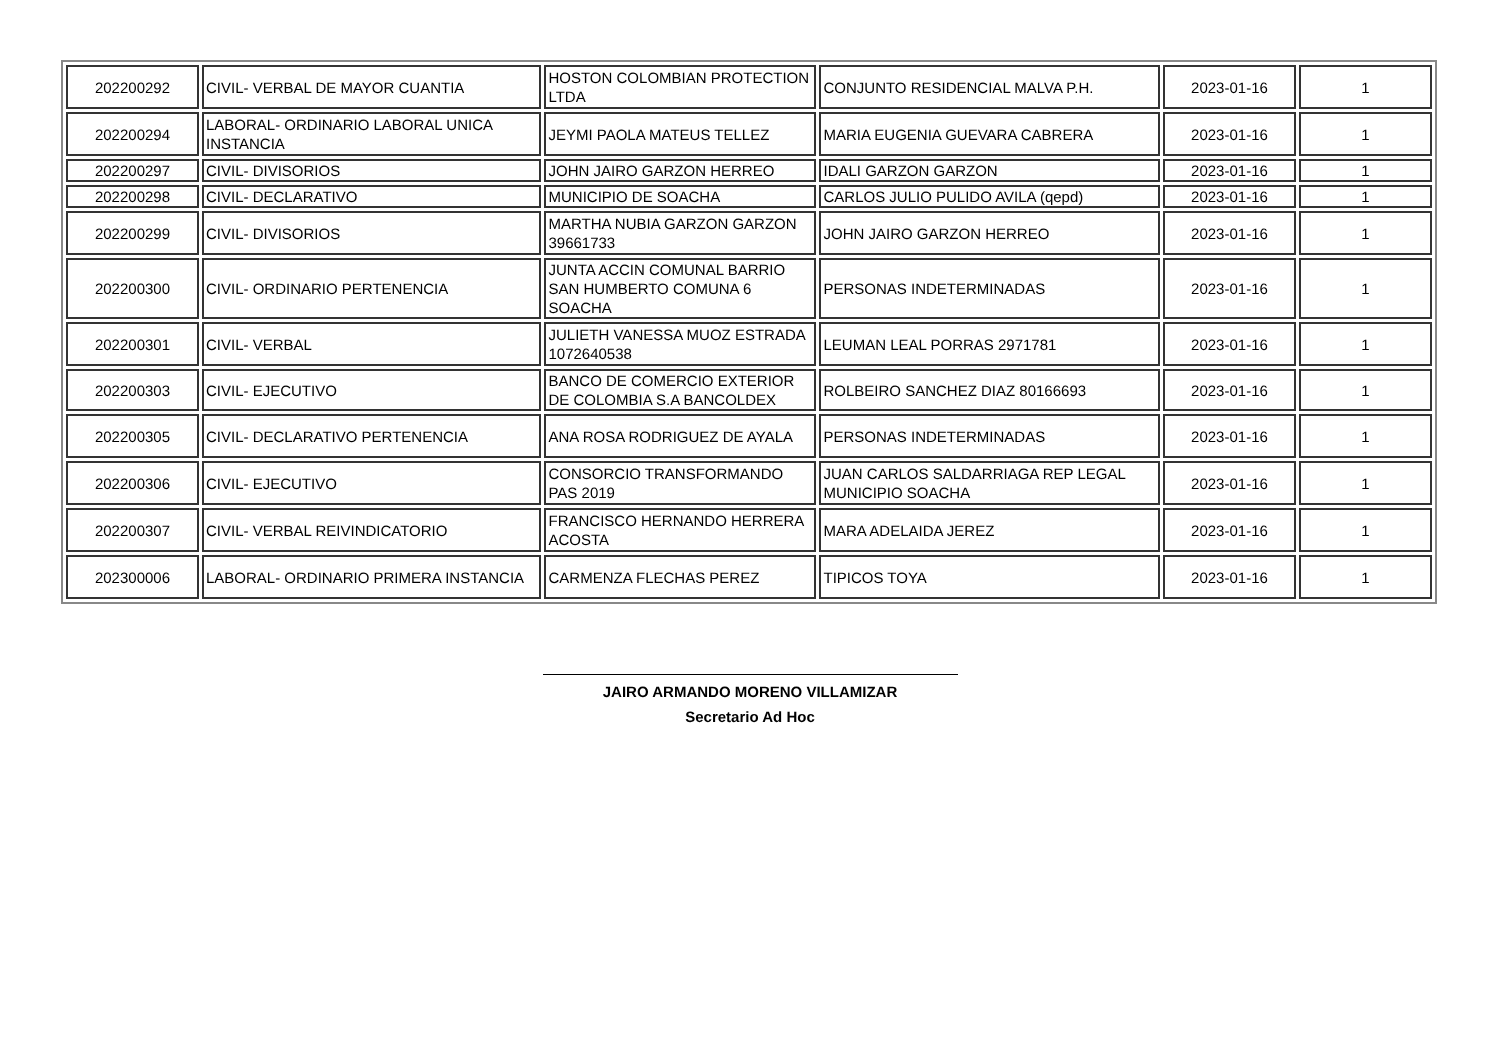| 202200292 | CIVIL- VERBAL DE MAYOR CUANTIA | HOSTON COLOMBIAN PROTECTION LTDA | CONJUNTO RESIDENCIAL MALVA P.H. | 2023-01-16 | 1 |
| 202200294 | LABORAL- ORDINARIO LABORAL UNICA INSTANCIA | JEYMI PAOLA MATEUS TELLEZ | MARIA EUGENIA GUEVARA CABRERA | 2023-01-16 | 1 |
| 202200297 | CIVIL- DIVISORIOS | JOHN JAIRO GARZON HERREO | IDALI GARZON GARZON | 2023-01-16 | 1 |
| 202200298 | CIVIL- DECLARATIVO | MUNICIPIO DE SOACHA | CARLOS JULIO PULIDO AVILA (qepd) | 2023-01-16 | 1 |
| 202200299 | CIVIL- DIVISORIOS | MARTHA NUBIA GARZON GARZON 39661733 | JOHN JAIRO GARZON HERREO | 2023-01-16 | 1 |
| 202200300 | CIVIL- ORDINARIO PERTENENCIA | JUNTA ACCIN COMUNAL BARRIO SAN HUMBERTO COMUNA 6 SOACHA | PERSONAS INDETERMINADAS | 2023-01-16 | 1 |
| 202200301 | CIVIL- VERBAL | JULIETH VANESSA MUOZ ESTRADA 1072640538 | LEUMAN LEAL PORRAS 2971781 | 2023-01-16 | 1 |
| 202200303 | CIVIL- EJECUTIVO | BANCO DE COMERCIO EXTERIOR DE COLOMBIA S.A BANCOLDEX | ROLBEIRO SANCHEZ DIAZ 80166693 | 2023-01-16 | 1 |
| 202200305 | CIVIL- DECLARATIVO PERTENENCIA | ANA ROSA RODRIGUEZ DE AYALA | PERSONAS INDETERMINADAS | 2023-01-16 | 1 |
| 202200306 | CIVIL- EJECUTIVO | CONSORCIO TRANSFORMANDO PAS 2019 | JUAN CARLOS SALDARRIAGA REP LEGAL MUNICIPIO SOACHA | 2023-01-16 | 1 |
| 202200307 | CIVIL- VERBAL REIVINDICATORIO | FRANCISCO HERNANDO HERRERA ACOSTA | MARA ADELAIDA JEREZ | 2023-01-16 | 1 |
| 202300006 | LABORAL- ORDINARIO PRIMERA INSTANCIA | CARMENZA FLECHAS PEREZ | TIPICOS TOYA | 2023-01-16 | 1 |
JAIRO ARMANDO MORENO VILLAMIZAR
Secretario Ad Hoc